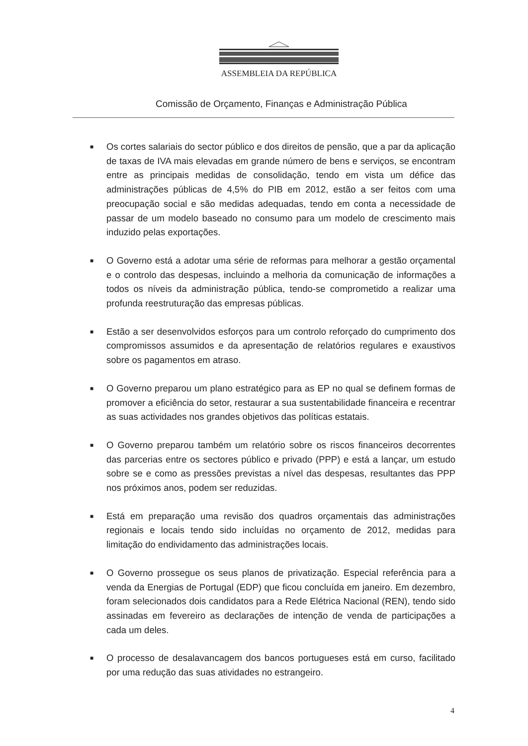ASSEMBLEIA DA REPÚBLICA
Comissão de Orçamento, Finanças e Administração Pública
■ Os cortes salariais do sector público e dos direitos de pensão, que a par da aplicação de taxas de IVA mais elevadas em grande número de bens e serviços, se encontram entre as principais medidas de consolidação, tendo em vista um défice das administrações públicas de 4,5% do PIB em 2012, estão a ser feitos com uma preocupação social e são medidas adequadas, tendo em conta a necessidade de passar de um modelo baseado no consumo para um modelo de crescimento mais induzido pelas exportações.
■ O Governo está a adotar uma série de reformas para melhorar a gestão orçamental e o controlo das despesas, incluindo a melhoria da comunicação de informações a todos os níveis da administração pública, tendo-se comprometido a realizar uma profunda reestruturação das empresas públicas.
■ Estão a ser desenvolvidos esforços para um controlo reforçado do cumprimento dos compromissos assumidos e da apresentação de relatórios regulares e exaustivos sobre os pagamentos em atraso.
■ O Governo preparou um plano estratégico para as EP no qual se definem formas de promover a eficiência do setor, restaurar a sua sustentabilidade financeira e recentrar as suas actividades nos grandes objetivos das políticas estatais.
■ O Governo preparou também um relatório sobre os riscos financeiros decorrentes das parcerias entre os sectores público e privado (PPP) e está a lançar, um estudo sobre se e como as pressões previstas a nível das despesas, resultantes das PPP nos próximos anos, podem ser reduzidas.
■ Está em preparação uma revisão dos quadros orçamentais das administrações regionais e locais tendo sido incluídas no orçamento de 2012, medidas para limitação do endividamento das administrações locais.
■ O Governo prossegue os seus planos de privatização. Especial referência para a venda da Energias de Portugal (EDP) que ficou concluída em janeiro. Em dezembro, foram selecionados dois candidatos para a Rede Elétrica Nacional (REN), tendo sido assinadas em fevereiro as declarações de intenção de venda de participações a cada um deles.
■ O processo de desalavancagem dos bancos portugueses está em curso, facilitado por uma redução das suas atividades no estrangeiro.
4